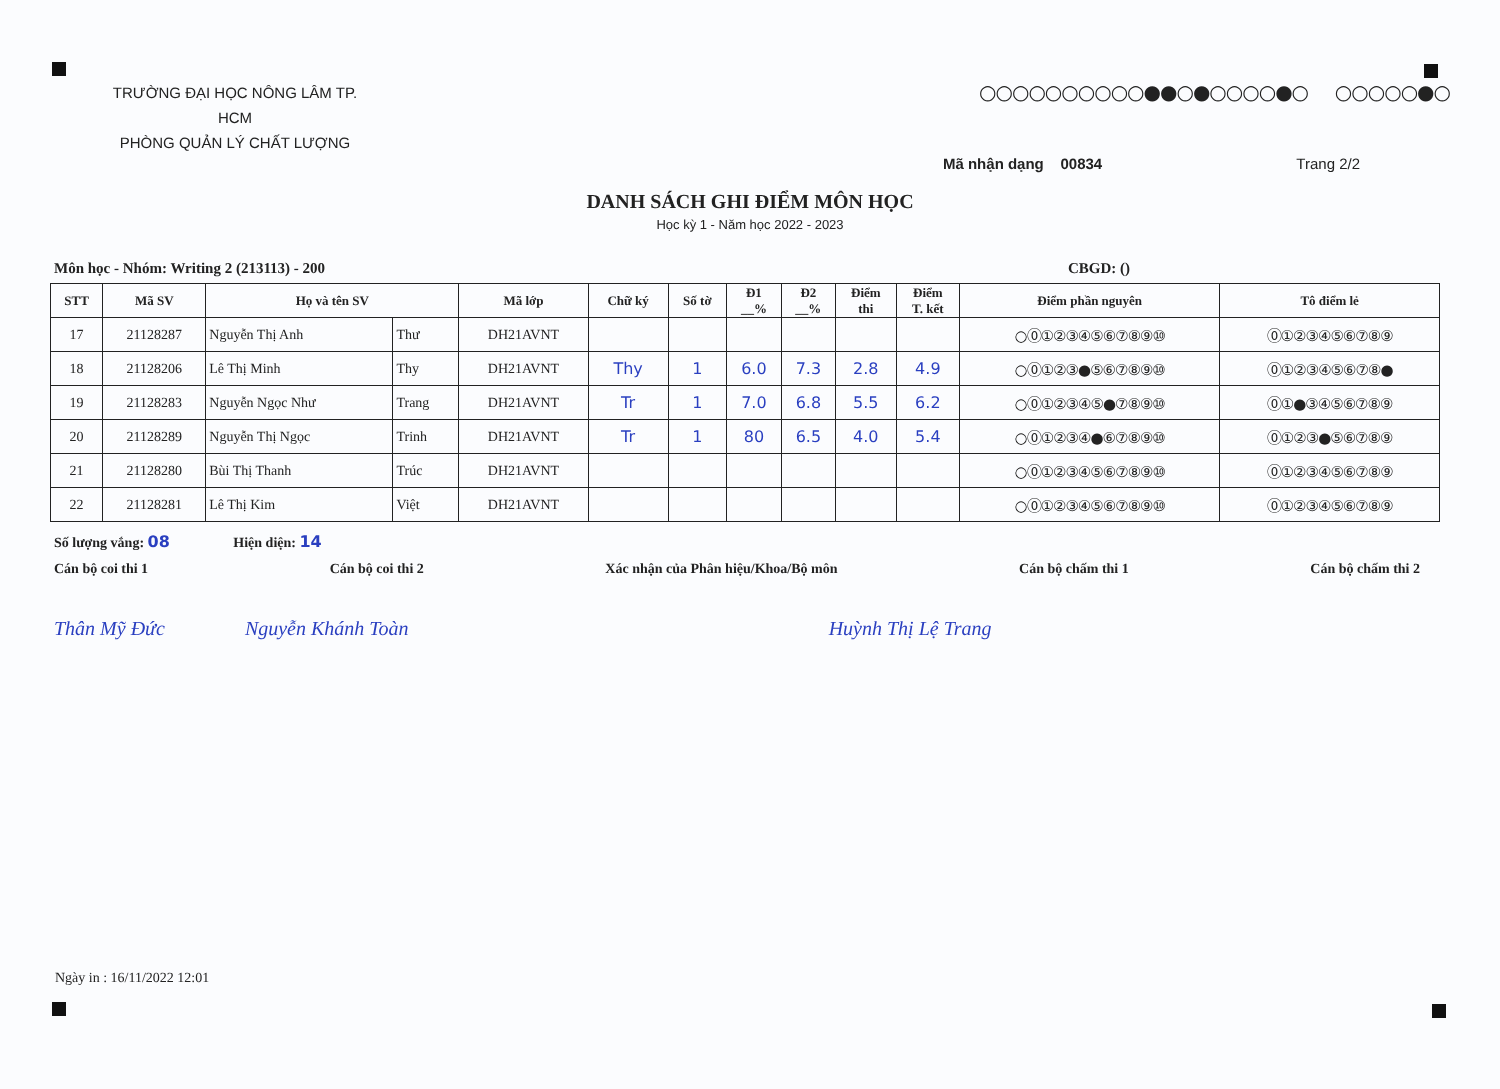TRƯỜNG ĐẠI HỌC NÔNG LÂM TP. HCM
PHÒNG QUẢN LÝ CHẤT LƯỢNG
○○○○○○○○○○●●○●○○○○●○ ○○○○○●○
Mã nhận dạng 00834 Trang 2/2
DANH SÁCH GHI ĐIỂM MÔN HỌC
Học kỳ 1 - Năm học 2022 - 2023
Môn học - Nhóm: Writing 2 (213113) - 200 CBGD: ()
| STT | Mã SV | Họ và tên SV | | Mã lớp | Chữ ký | Số tờ | Đ1 __% | Đ2 __% | Điểm thi | Điểm T. kết | Điểm phần nguyên | Tô điểm lẻ |
| --- | --- | --- | --- | --- | --- | --- | --- | --- | --- | --- | --- | --- |
| 17 | 21128287 | Nguyễn Thị Anh | Thư | DH21AVNT | | | | | | | ○⓪①②③④⑤⑥⑦⑧⑨⑩ | ⓪①②③④⑤⑥⑦⑧⑨ |
| 18 | 21128206 | Lê Thị Minh | Thy | DH21AVNT | Thy | 1 | 6.0 | 7.3 | 2.8 | 4.9 | ○⓪①②③●⑤⑥⑦⑧⑨⑩ | ⓪①②③④⑤⑥⑦⑧● |
| 19 | 21128283 | Nguyễn Ngọc Như | Trang | DH21AVNT | Tr | 1 | 7.0 | 6.8 | 5.5 | 6.2 | ○⓪①②③④⑤●⑦⑧⑨⑩ | ⓪①●③④⑤⑥⑦⑧⑨ |
| 20 | 21128289 | Nguyễn Thị Ngọc | Trinh | DH21AVNT | Tr | 1 | 80 | 6.5 | 4.0 | 5.4 | ○⓪①②③④●⑥⑦⑧⑨⑩ | ⓪①②③●⑤⑥⑦⑧⑨ |
| 21 | 21128280 | Bùi Thị Thanh | Trúc | DH21AVNT | | | | | | | ○⓪①②③④⑤⑥⑦⑧⑨⑩ | ⓪①②③④⑤⑥⑦⑧⑨ |
| 22 | 21128281 | Lê Thị Kim | Việt | DH21AVNT | | | | | | | ○⓪①②③④⑤⑥⑦⑧⑨⑩ | ⓪①②③④⑤⑥⑦⑧⑨ |
Số lượng vắng: 08 Hiện diện: 14
Cán bộ coi thi 1 Cán bộ coi thi 2 Xác nhận của Phân hiệu/Khoa/Bộ môn Cán bộ chấm thi 1 Cán bộ chấm thi 2
Thân Mỹ Đức Nguyễn Khánh Toàn Huỳnh Thị Lệ Trang
Ngày in : 16/11/2022 12:01